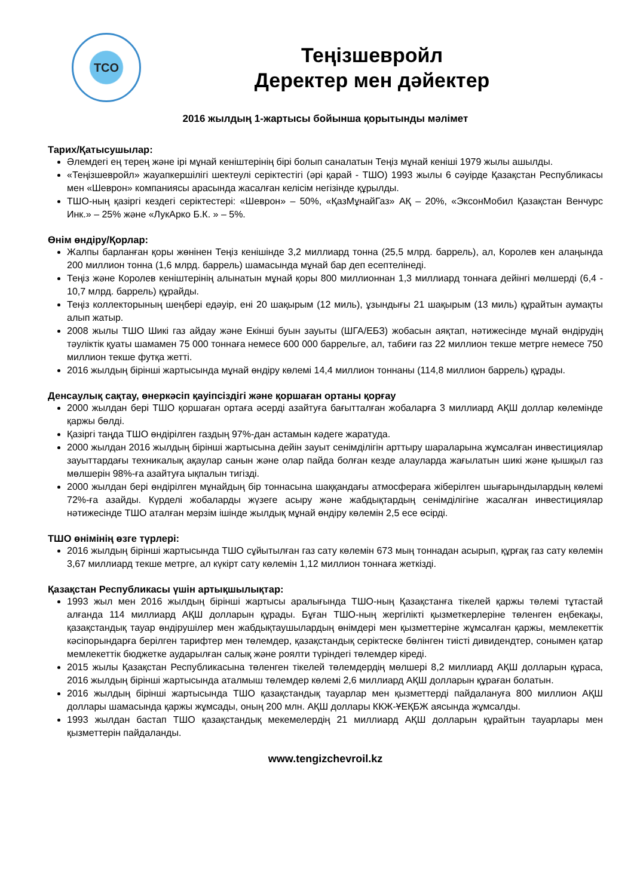TCO
Теңізшевройл
Деректер мен дәйектер
2016 жылдың 1-жартысы бойынша қорытынды мәлімет
Тарих/Қатысушылар:
Әлемдегі ең терең және ірі мұнай кеніштерінің бірі болып саналатын Теңіз мұнай кеніші 1979 жылы ашылды.
«Теңізшевройл» жауапкершілігі шектеулі серіктестігі (әрі қарай - ТШО) 1993 жылы 6 сәуірде Қазақстан Республикасы мен «Шеврон» компаниясы арасында жасалған келісім негізінде құрылды.
ТШО-ның қазіргі кездегі серіктестері: «Шеврон» – 50%, «ҚазМұнайГаз» АҚ – 20%, «ЭксонМобил Қазақстан Венчурс Инк.» – 25% және «ЛукАрко Б.К. » – 5%.
Өнім өндіру/Қорлар:
Жалпы барланған қоры жөнінен Теңіз кенішінде 3,2 миллиард тонна (25,5 млрд. баррель), ал, Королев кен алаңында 200 миллион тонна (1,6 млрд. баррель) шамасында мұнай бар деп есептелінеді.
Теңіз және Королев кеніштерінің алынатын мұнай қоры 800 миллионнан 1,3 миллиард тоннаға дейінгі мөлшерді (6,4 - 10,7 млрд. баррель) құрайды.
Теңіз коллекторының шеңбері едәуір, ені 20 шақырым (12 миль), ұзындығы 21 шақырым (13 миль) құрайтын аумақты алып жатыр.
2008 жылы ТШО Шикі газ айдау және Екінші буын зауыты (ШГА/ЕБЗ) жобасын аяқтап, нәтижесінде мұнай өндірудің тәуліктік қуаты шамамен 75 000 тоннаға немесе 600 000 баррельге, ал, табиғи газ 22 миллион текше метрге немесе 750 миллион текше футқа жетті.
2016 жылдың бірінші жартысында мұнай өндіру көлемі 14,4 миллион тоннаны (114,8 миллион баррель) құрады.
Денсаулық сақтау, өнеркәсіп қауіпсіздігі және қоршаған ортаны қорғау
2000 жылдан бері ТШО қоршаған ортаға әсерді азайтуға бағытталған жобаларға 3 миллиард АҚШ доллар көлемінде қаржы бөлді.
Қазіргі таңда ТШО өндірілген газдың 97%-дан астамын кәдеге жаратуда.
2000 жылдан 2016 жылдың бірінші жартысына дейін зауыт сенімділігін арттыру шараларына жұмсалған инвестициялар зауыттардағы техникалық ақаулар санын және олар пайда болған кезде алауларда жағылатын шикі және қышқыл газ мөлшерін 98%-ға азайтуға ықпалын тигізді.
2000 жылдан бері өндірілген мұнайдың бір тоннасына шаққандағы атмосфераға жіберілген шығарындылардың көлемі 72%-ға азайды. Күрделі жобаларды жүзеге асыру және жабдықтардың сенімділігіне жасалған инвестициялар нәтижесінде ТШО аталған мерзім ішінде жылдық мұнай өндіру көлемін 2,5 есе өсірді.
ТШО өнімінің өзге түрлері:
2016 жылдың бірінші жартысында ТШО сұйытылған газ сату көлемін 673 мың тоннадан асырып, құрғақ газ сату көлемін 3,67 миллиард текше метрге, ал күкірт сату көлемін 1,12 миллион тоннаға жеткізді.
Қазақстан Республикасы үшін артықшылықтар:
1993 жыл мен 2016 жылдың бірінші жартысы аралығында ТШО-ның Қазақстанға тікелей қаржы төлемі тұтастай алғанда 114 миллиард АҚШ долларын құрады. Бұған ТШО-ның жергілікті қызметкерлеріне төленген еңбекақы, қазақстандық тауар өндірушілер мен жабдықтаушылардың өнімдері мен қызметтеріне жұмсалған қаржы, мемлекеттік кәсіпорындарға берілген тарифтер мен төлемдер, қазақстандық серіктеске бөлінген тиісті дивидендтер, сонымен қатар мемлекеттік бюджетке аударылған салық және роялти түріндегі төлемдер кіреді.
2015 жылы Қазақстан Республикасына төленген тікелей төлемдердің мөлшері 8,2 миллиард АҚШ долларын құраса, 2016 жылдың бірінші жартысында аталмыш төлемдер көлемі 2,6 миллиард АҚШ долларын құраған болатын.
2016 жылдың бірінші жартысында ТШО қазақстандық тауарлар мен қызметтерді пайдалануға 800 миллион АҚШ доллары шамасында қаржы жұмсады, оның 200 млн. АҚШ доллары ККЖ-ҰЕҚБЖ аясында жұмсалды.
1993 жылдан бастап ТШО қазақстандық мекемелердің 21 миллиард АҚШ долларын құрайтын тауарлары мен қызметтерін пайдаланды.
www.tengizchevroil.kz